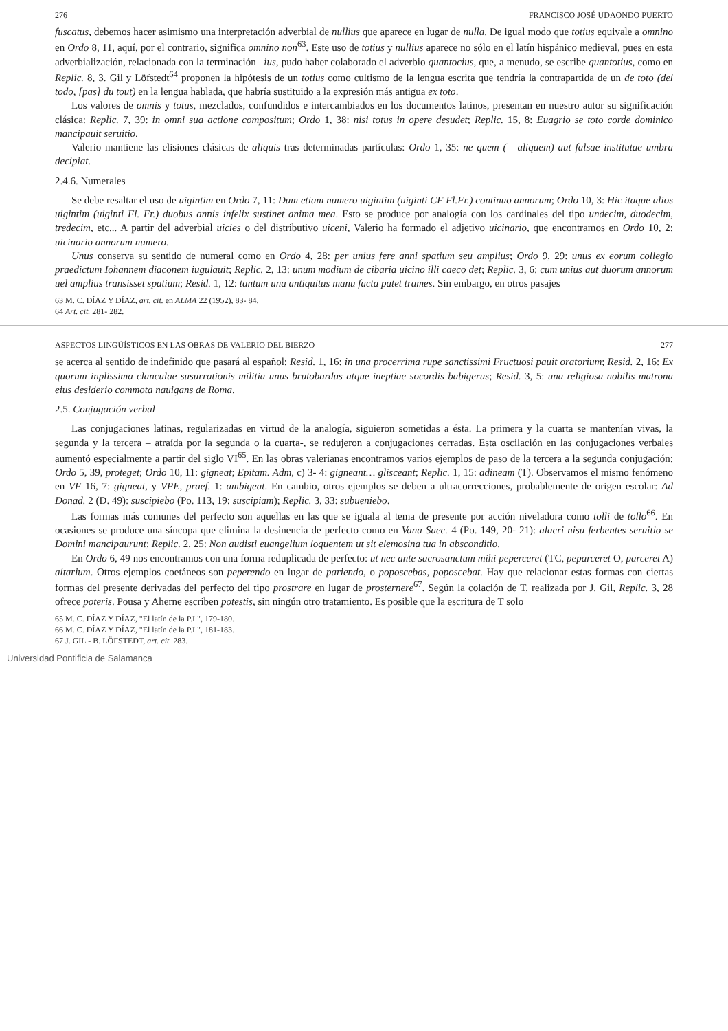276 FRANCISCO JOSÉ UDAONDO PUERTO
fuscatus, debemos hacer asimismo una interpretación adverbial de nullius que aparece en lugar de nulla. De igual modo que totius equivale a omnino en Ordo 8, 11, aquí, por el contrario, significa omnino non<sup>63</sup>. Este uso de totius y nullius aparece no sólo en el latín hispánico medieval, pues en esta adverbialización, relacionada con la terminación –ius, pudo haber colaborado el adverbio quantocius, que, a menudo, se escribe quantotius, como en Replic. 8, 3. Gil y Löfstedt<sup>64</sup> proponen la hipótesis de un totius como cultismo de la lengua escrita que tendría la contrapartida de un de toto (del todo, [pas] du tout) en la lengua hablada, que habría sustituido a la expresión más antigua ex toto.
Los valores de omnis y totus, mezclados, confundidos e intercambiados en los documentos latinos, presentan en nuestro autor su significación clásica: Replic. 7, 39: in omni sua actione compositum; Ordo 1, 38: nisi totus in opere desudet; Replic. 15, 8: Euagrio se toto corde dominico mancipauit seruitio.
Valerio mantiene las elisiones clásicas de aliquis tras determinadas partículas: Ordo 1, 35: ne quem (= aliquem) aut falsae institutae umbra decipiat.
2.4.6. Numerales
Se debe resaltar el uso de uigintim en Ordo 7, 11: Dum etiam numero uigintim (uiginti CF Fl.Fr.) continuo annorum; Ordo 10, 3: Hic itaque alios uigintim (uiginti Fl. Fr.) duobus annis infelix sustinet anima mea. Esto se produce por analogía con los cardinales del tipo undecim, duodecim, tredecim, etc... A partir del adverbial uicies o del distributivo uiceni, Valerio ha formado el adjetivo uicinario, que encontramos en Ordo 10, 2: uicinario annorum numero.
Unus conserva su sentido de numeral como en Ordo 4, 28: per unius fere anni spatium seu amplius; Ordo 9, 29: unus ex eorum collegio praedictum Iohannem diaconem iugulauit; Replic. 2, 13: unum modium de cibaria uicino illi caeco det; Replic. 3, 6: cum unius aut duorum annorum uel amplius transisset spatium; Resid. 1, 12: tantum una antiquitus manu facta patet trames. Sin embargo, en otros pasajes
63 M. C. DÍAZ Y DÍAZ, art. cit. en ALMA 22 (1952), 83- 84.
64 Art. cit. 281- 282.
ASPECTOS LINGÜÍSTICOS EN LAS OBRAS DE VALERIO DEL BIERZO 277
se acerca al sentido de indefinido que pasará al español: Resid. 1, 16: in una procerrima rupe sanctissimi Fructuosi pauit oratorium; Resid. 2, 16: Ex quorum inplissima clanculae susurrationis militia unus brutobardus atque ineptiae socordis babigerus; Resid. 3, 5: una religiosa nobilis matrona eius desiderio commota nauigans de Roma.
2.5. Conjugación verbal
Las conjugaciones latinas, regularizadas en virtud de la analogía, siguieron sometidas a ésta. La primera y la cuarta se mantenían vivas, la segunda y la tercera – atraída por la segunda o la cuarta-, se redujeron a conjugaciones cerradas. Esta oscilación en las conjugaciones verbales aumentó especialmente a partir del siglo VI<sup>65</sup>. En las obras valerianas encontramos varios ejemplos de paso de la tercera a la segunda conjugación: Ordo 5, 39, proteget; Ordo 10, 11: gigneat; Epitam. Adm, c) 3- 4: gigneant… glisceant; Replic. 1, 15: adineam (T). Observamos el mismo fenómeno en VF 16, 7: gigneat, y VPE, praef. 1: ambigeat. En cambio, otros ejemplos se deben a ultracorrecciones, probablemente de origen escolar: Ad Donad. 2 (D. 49): suscipiebo (Po. 113, 19: suscipiam); Replic. 3, 33: subueniebo.
Las formas más comunes del perfecto son aquellas en las que se iguala al tema de presente por acción niveladora como tolli de tollo<sup>66</sup>. En ocasiones se produce una síncopa que elimina la desinencia de perfecto como en Vana Saec. 4 (Po. 149, 20- 21): alacri nisu ferbentes seruitio se Domini mancipaurunt; Replic. 2, 25: Non audisti euangelium loquentem ut sit elemosina tua in absconditio.
En Ordo 6, 49 nos encontramos con una forma reduplicada de perfecto: ut nec ante sacrosanctum mihi peperceret (TC, peparceret O, parceret A) altarium. Otros ejemplos coetáneos son peperendo en lugar de pariendo, o poposcebas, poposcebat. Hay que relacionar estas formas con ciertas formas del presente derivadas del perfecto del tipo prostrare en lugar de prosternere<sup>67</sup>. Según la colación de T, realizada por J. Gil, Replic. 3, 28 ofrece poteris. Pousa y Aherne escriben potestis, sin ningún otro tratamiento. Es posible que la escritura de T solo
65 M. C. DÍAZ Y DÍAZ, "El latín de la P.I.", 179-180.
66 M. C. DÍAZ Y DÍAZ, "El latín de la P.I.", 181-183.
67 J. GIL - B. LÖFSTEDT, art. cit. 283.
Universidad Pontificia de Salamanca